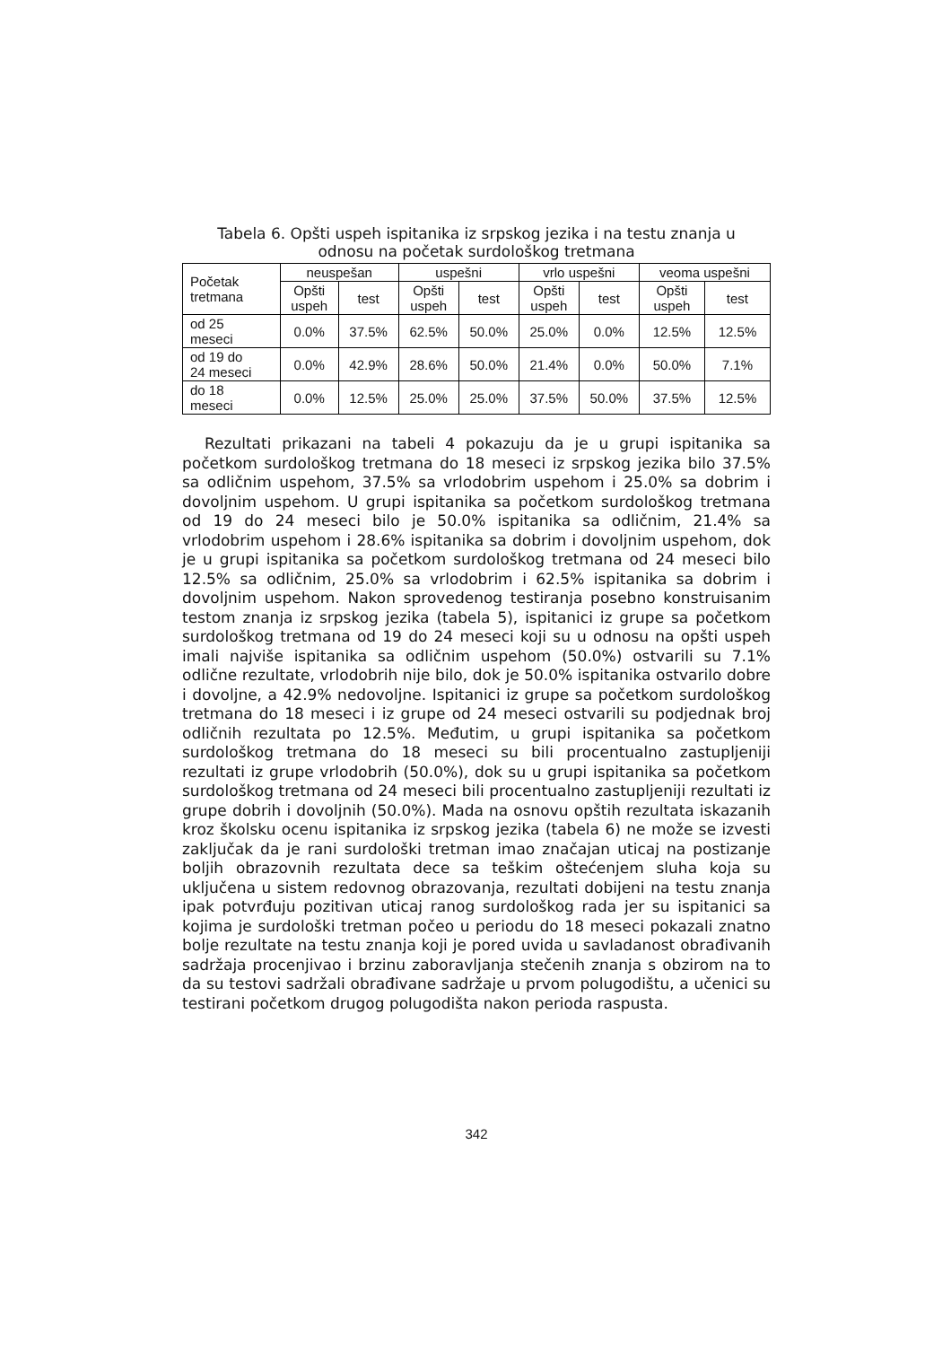Tabela 6. Opšti uspeh ispitanika iz srpskog jezika i na testu znanja u
odnosu na početak surdološkog tretmana
| Početak tretmana | neuspešan | | uspešni | | vrlo uspešni | | veoma uspešni | |
| --- | --- | --- | --- | --- | --- | --- | --- | --- |
| | Opšti uspeh | test | Opšti uspeh | test | Opšti uspeh | test | Opšti uspeh | test |
| od 25 meseci | 0.0% | 37.5% | 62.5% | 50.0% | 25.0% | 0.0% | 12.5% | 12.5% |
| od 19 do 24 meseci | 0.0% | 42.9% | 28.6% | 50.0% | 21.4% | 0.0% | 50.0% | 7.1% |
| do 18 meseci | 0.0% | 12.5% | 25.0% | 25.0% | 37.5% | 50.0% | 37.5% | 12.5% |
Rezultati prikazani na tabeli 4 pokazuju da je u grupi ispitanika sa početkom surdološkog tretmana do 18 meseci iz srpskog jezika bilo 37.5% sa odličnim uspehom, 37.5% sa vrlodobrim uspehom i 25.0% sa dobrim i dovoljnim uspehom. U grupi ispitanika sa početkom surdološkog tretmana od 19 do 24 meseci bilo je 50.0% ispitanika sa odličnim, 21.4% sa vrlodobrim uspehom i 28.6% ispitanika sa dobrim i dovoljnim uspehom, dok je u grupi ispitanika sa početkom surdološkog tretmana od 24 meseci bilo 12.5% sa odličnim, 25.0% sa vrlodobrim i 62.5% ispitanika sa dobrim i dovoljnim uspehom. Nakon sprovedenog testiranja posebno konstruisanim testom znanja iz srpskog jezika (tabela 5), ispitanici iz grupe sa početkom surdološkog tretmana od 19 do 24 meseci koji su u odnosu na opšti uspeh imali najviše ispitanika sa odličnim uspehom (50.0%) ostvarili su 7.1% odlične rezultate, vrlodobrih nije bilo, dok je 50.0% ispitanika ostvarilo dobre i dovoljne, a 42.9% nedovoljne. Ispitanici iz grupe sa početkom surdološkog tretmana do 18 meseci i iz grupe od 24 meseci ostvarili su podjednak broj odličnih rezultata po 12.5%. Međutim, u grupi ispitanika sa početkom surdološkog tretmana do 18 meseci su bili procentualno zastupljeniji rezultati iz grupe vrlodobrih (50.0%), dok su u grupi ispitanika sa početkom surdološkog tretmana od 24 meseci bili procentualno zastupljeniji rezultati iz grupe dobrih i dovoljnih (50.0%). Mada na osnovu opštih rezultata iskazanih kroz školsku ocenu ispitanika iz srpskog jezika (tabela 6) ne može se izvesti zaključak da je rani surdološki tretman imao značajan uticaj na postizanje boljih obrazovnih rezultata dece sa teškim oštećenjem sluha koja su uključena u sistem redovnog obrazovanja, rezultati dobijeni na testu znanja ipak potvrđuju pozitivan uticaj ranog surdološkog rada jer su ispitanici sa kojima je surdološki tretman počeo u periodu do 18 meseci pokazali znatno bolje rezultate na testu znanja koji je pored uvida u savladanost obrađivanih sadržaja procenjivao i brzinu zaboravljanja stečenih znanja s obzirom na to da su testovi sadržali obrađivane sadržaje u prvom polugodištu, a učenici su testirani početkom drugog polugodišta nakon perioda raspusta.
342